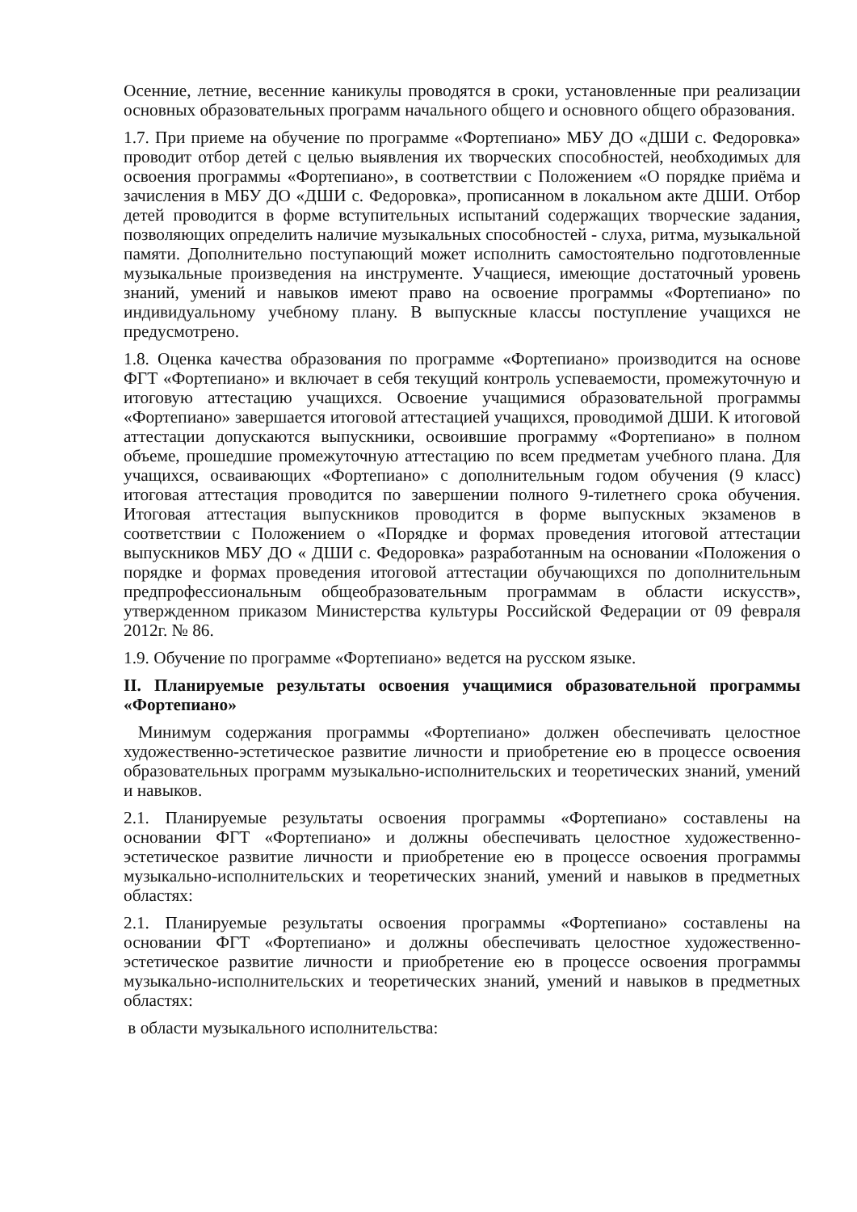Осенние, летние, весенние каникулы проводятся в сроки, установленные при реализации основных образовательных программ начального общего и основного общего образования.
1.7. При приеме на обучение по программе «Фортепиано» МБУ ДО «ДШИ с. Федоровка» проводит отбор детей с целью выявления их творческих способностей, необходимых для освоения программы «Фортепиано», в соответствии с Положением «О порядке приёма и зачисления в МБУ ДО «ДШИ с. Федоровка», прописанном в локальном акте ДШИ. Отбор детей проводится в форме вступительных испытаний содержащих творческие задания, позволяющих определить наличие музыкальных способностей - слуха, ритма, музыкальной памяти. Дополнительно поступающий может исполнить самостоятельно подготовленные музыкальные произведения на инструменте. Учащиеся, имеющие достаточный уровень знаний, умений и навыков имеют право на освоение программы «Фортепиано» по индивидуальному учебному плану. В выпускные классы поступление учащихся не предусмотрено.
1.8. Оценка качества образования по программе «Фортепиано» производится на основе ФГТ «Фортепиано» и включает в себя текущий контроль успеваемости, промежуточную и итоговую аттестацию учащихся. Освоение учащимися образовательной программы «Фортепиано» завершается итоговой аттестацией учащихся, проводимой ДШИ. К итоговой аттестации допускаются выпускники, освоившие программу «Фортепиано» в полном объеме, прошедшие промежуточную аттестацию по всем предметам учебного плана. Для учащихся, осваивающих «Фортепиано» с дополнительным годом обучения (9 класс) итоговая аттестация проводится по завершении полного 9-тилетнего срока обучения. Итоговая аттестация выпускников проводится в форме выпускных экзаменов в соответствии с Положением о «Порядке и формах проведения итоговой аттестации выпускников МБУ ДО « ДШИ с. Федоровка» разработанным на основании «Положения о порядке и формах проведения итоговой аттестации обучающихся по дополнительным предпрофессиональным общеобразовательным программам в области искусств», утвержденном приказом Министерства культуры Российской Федерации от 09 февраля 2012г. № 86.
1.9. Обучение по программе «Фортепиано» ведется на русском языке.
II. Планируемые результаты освоения учащимися образовательной программы «Фортепиано»
Минимум содержания программы «Фортепиано» должен обеспечивать целостное художественно-эстетическое развитие личности и приобретение ею в процессе освоения образовательных программ музыкально-исполнительских и теоретических знаний, умений и навыков.
2.1. Планируемые результаты освоения программы «Фортепиано» составлены на основании ФГТ «Фортепиано» и должны обеспечивать целостное художественно-эстетическое развитие личности и приобретение ею в процессе освоения программы музыкально-исполнительских и теоретических знаний, умений и навыков в предметных областях:
2.1. Планируемые результаты освоения программы «Фортепиано» составлены на основании ФГТ «Фортепиано» и должны обеспечивать целостное художественно-эстетическое развитие личности и приобретение ею в процессе освоения программы музыкально-исполнительских и теоретических знаний, умений и навыков в предметных областях:
в области музыкального исполнительства: